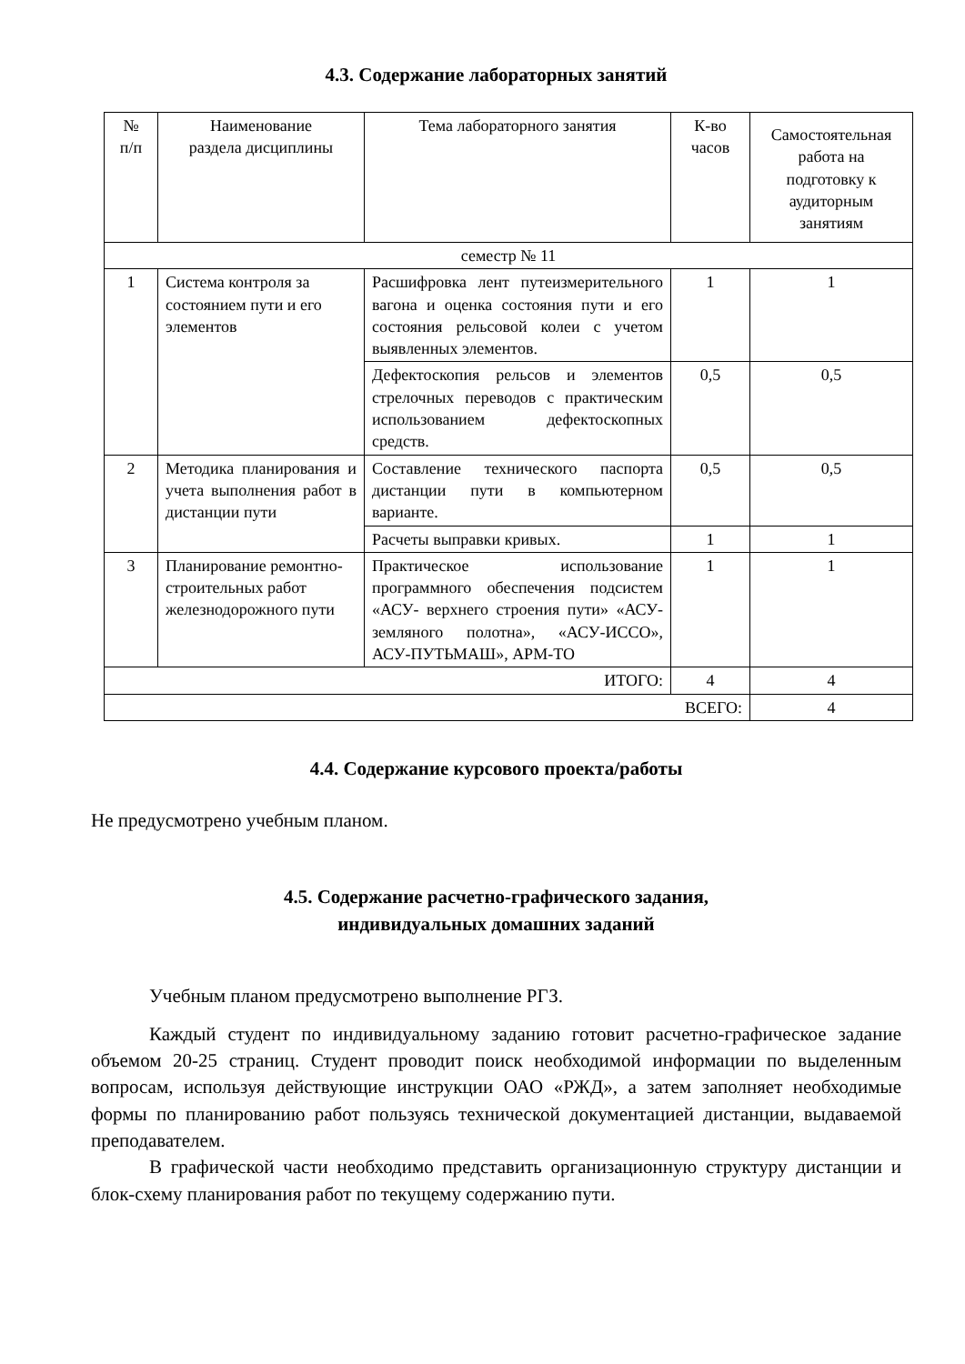4.3. Содержание лабораторных занятий
| № п/п | Наименование раздела дисциплины | Тема лабораторного занятия | К-во часов | Самостоятельная работа на подготовку к аудиторным занятиям |
| --- | --- | --- | --- | --- |
| семестр № 11 | | | | |
| 1 | Система контроля за состоянием пути и его элементов | Расшифровка лент путеизмерительного вагона и оценка состояния пути и его состояния рельсовой колеи с учетом выявленных элементов. | 1 | 1 |
| | | Дефектоскопия рельсов и элементов стрелочных переводов с практическим использованием дефектоскопных средств. | 0,5 | 0,5 |
| 2 | Методика планирования и учета выполнения работ в дистанции пути | Составление технического паспорта дистанции пути в компьютерном варианте. | 0,5 | 0,5 |
| | | Расчеты выправки кривых. | 1 | 1 |
| 3 | Планирование ремонтно-строительных работ железнодорожного пути | Практическое использование программного обеспечения подсистем «АСУ- верхнего строения пути» «АСУ- земляного полотна», «АСУ-ИССО», АСУ-ПУТЬМАШ», АРМ-ТО | 1 | 1 |
| ИТОГО: | | | 4 | 4 |
| ВСЕГО: | | | | 4 |
4.4. Содержание курсового проекта/работы
Не предусмотрено учебным планом.
4.5. Содержание расчетно-графического задания,
индивидуальных домашних заданий
Учебным планом предусмотрено выполнение РГЗ.
Каждый студент по индивидуальному заданию готовит расчетно-графическое задание объемом 20-25 страниц. Студент проводит поиск необходимой информации по выделенным вопросам, используя действующие инструкции ОАО «РЖД», а затем заполняет необходимые формы по планированию работ пользуясь технической документацией дистанции, выдаваемой преподавателем.
В графической части необходимо представить организационную структуру дистанции и блок-схему планирования работ по текущему содержанию пути.